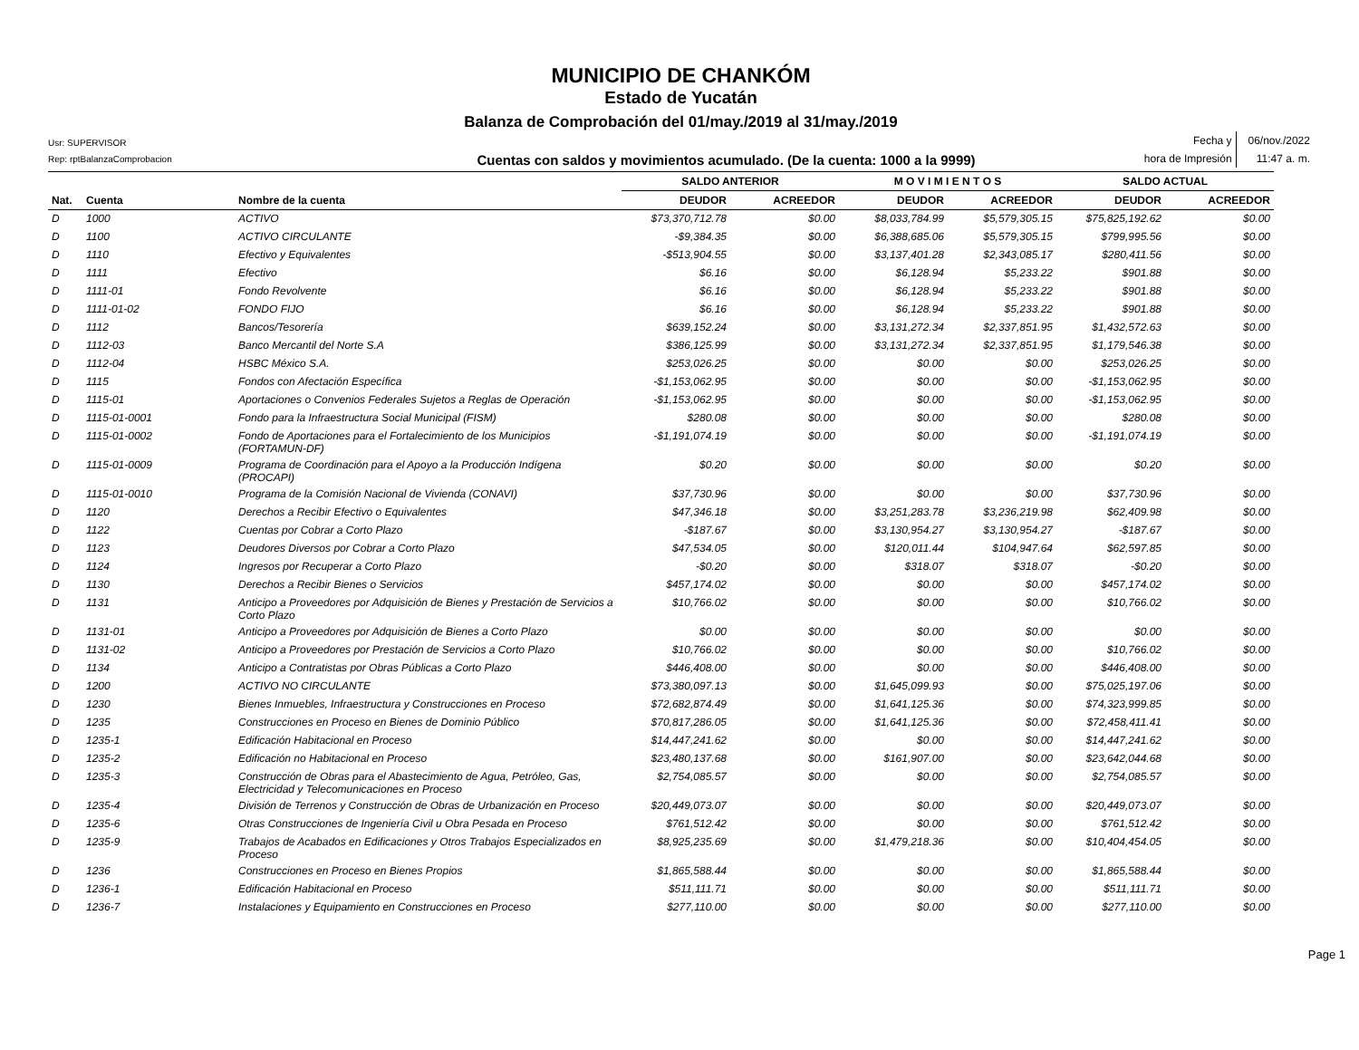MUNICIPIO DE CHANKÓM
Estado de Yucatán
Balanza de Comprobación del 01/may./2019 al 31/may./2019
Usr: SUPERVISOR
Rep: rptBalanzaComprobacion
Cuentas con saldos y movimientos acumulado. (De la cuenta: 1000 a la 9999)
Fecha y 06/nov./2022 hora de Impresión 11:47 a. m.
| | | | SALDO ANTERIOR | | M O V I M I E N T O S | | SALDO ACTUAL | |
| --- | --- | --- | --- | --- | --- | --- | --- | --- |
| Nat. | Cuenta | Nombre de la cuenta | DEUDOR | ACREEDOR | DEUDOR | ACREEDOR | DEUDOR | ACREEDOR |
| D | 1000 | ACTIVO | $73,370,712.78 | $0.00 | $8,033,784.99 | $5,579,305.15 | $75,825,192.62 | $0.00 |
| D | 1100 | ACTIVO CIRCULANTE | -$9,384.35 | $0.00 | $6,388,685.06 | $5,579,305.15 | $799,995.56 | $0.00 |
| D | 1110 | Efectivo y Equivalentes | -$513,904.55 | $0.00 | $3,137,401.28 | $2,343,085.17 | $280,411.56 | $0.00 |
| D | 1111 | Efectivo | $6.16 | $0.00 | $6,128.94 | $5,233.22 | $901.88 | $0.00 |
| D | 1111-01 | Fondo Revolvente | $6.16 | $0.00 | $6,128.94 | $5,233.22 | $901.88 | $0.00 |
| D | 1111-01-02 | FONDO FIJO | $6.16 | $0.00 | $6,128.94 | $5,233.22 | $901.88 | $0.00 |
| D | 1112 | Bancos/Tesorería | $639,152.24 | $0.00 | $3,131,272.34 | $2,337,851.95 | $1,432,572.63 | $0.00 |
| D | 1112-03 | Banco Mercantil del Norte S.A | $386,125.99 | $0.00 | $3,131,272.34 | $2,337,851.95 | $1,179,546.38 | $0.00 |
| D | 1112-04 | HSBC México S.A. | $253,026.25 | $0.00 | $0.00 | $0.00 | $253,026.25 | $0.00 |
| D | 1115 | Fondos con Afectación Específica | -$1,153,062.95 | $0.00 | $0.00 | $0.00 | -$1,153,062.95 | $0.00 |
| D | 1115-01 | Aportaciones o Convenios Federales Sujetos a Reglas de Operación | -$1,153,062.95 | $0.00 | $0.00 | $0.00 | -$1,153,062.95 | $0.00 |
| D | 1115-01-0001 | Fondo para la Infraestructura Social Municipal (FISM) | $280.08 | $0.00 | $0.00 | $0.00 | $280.08 | $0.00 |
| D | 1115-01-0002 | Fondo de Aportaciones para el Fortalecimiento de los Municipios (FORTAMUN-DF) | -$1,191,074.19 | $0.00 | $0.00 | $0.00 | -$1,191,074.19 | $0.00 |
| D | 1115-01-0009 | Programa de Coordinación para el Apoyo a la Producción Indígena (PROCAPI) | $0.20 | $0.00 | $0.00 | $0.00 | $0.20 | $0.00 |
| D | 1115-01-0010 | Programa de la Comisión Nacional de Vivienda (CONAVI) | $37,730.96 | $0.00 | $0.00 | $0.00 | $37,730.96 | $0.00 |
| D | 1120 | Derechos a Recibir Efectivo o Equivalentes | $47,346.18 | $0.00 | $3,251,283.78 | $3,236,219.98 | $62,409.98 | $0.00 |
| D | 1122 | Cuentas por Cobrar a Corto Plazo | -$187.67 | $0.00 | $3,130,954.27 | $3,130,954.27 | -$187.67 | $0.00 |
| D | 1123 | Deudores Diversos por Cobrar a Corto Plazo | $47,534.05 | $0.00 | $120,011.44 | $104,947.64 | $62,597.85 | $0.00 |
| D | 1124 | Ingresos por Recuperar a Corto Plazo | -$0.20 | $0.00 | $318.07 | $318.07 | -$0.20 | $0.00 |
| D | 1130 | Derechos a Recibir Bienes o Servicios | $457,174.02 | $0.00 | $0.00 | $0.00 | $457,174.02 | $0.00 |
| D | 1131 | Anticipo a Proveedores por Adquisición de Bienes y Prestación de Servicios a Corto Plazo | $10,766.02 | $0.00 | $0.00 | $0.00 | $10,766.02 | $0.00 |
| D | 1131-01 | Anticipo a Proveedores por Adquisición de Bienes a Corto Plazo | $0.00 | $0.00 | $0.00 | $0.00 | $0.00 | $0.00 |
| D | 1131-02 | Anticipo a Proveedores por Prestación de Servicios a Corto Plazo | $10,766.02 | $0.00 | $0.00 | $0.00 | $10,766.02 | $0.00 |
| D | 1134 | Anticipo a Contratistas por Obras Públicas a Corto Plazo | $446,408.00 | $0.00 | $0.00 | $0.00 | $446,408.00 | $0.00 |
| D | 1200 | ACTIVO NO CIRCULANTE | $73,380,097.13 | $0.00 | $1,645,099.93 | $0.00 | $75,025,197.06 | $0.00 |
| D | 1230 | Bienes Inmuebles, Infraestructura y Construcciones en Proceso | $72,682,874.49 | $0.00 | $1,641,125.36 | $0.00 | $74,323,999.85 | $0.00 |
| D | 1235 | Construcciones en Proceso en Bienes de Dominio Público | $70,817,286.05 | $0.00 | $1,641,125.36 | $0.00 | $72,458,411.41 | $0.00 |
| D | 1235-1 | Edificación Habitacional en Proceso | $14,447,241.62 | $0.00 | $0.00 | $0.00 | $14,447,241.62 | $0.00 |
| D | 1235-2 | Edificación no Habitacional en Proceso | $23,480,137.68 | $0.00 | $161,907.00 | $0.00 | $23,642,044.68 | $0.00 |
| D | 1235-3 | Construcción de Obras para el Abastecimiento de Agua, Petróleo, Gas, Electricidad y Telecomunicaciones en Proceso | $2,754,085.57 | $0.00 | $0.00 | $0.00 | $2,754,085.57 | $0.00 |
| D | 1235-4 | División de Terrenos y Construcción de Obras de Urbanización en Proceso | $20,449,073.07 | $0.00 | $0.00 | $0.00 | $20,449,073.07 | $0.00 |
| D | 1235-6 | Otras Construcciones de Ingeniería Civil u Obra Pesada en Proceso | $761,512.42 | $0.00 | $0.00 | $0.00 | $761,512.42 | $0.00 |
| D | 1235-9 | Trabajos de Acabados en Edificaciones y Otros Trabajos Especializados en Proceso | $8,925,235.69 | $0.00 | $1,479,218.36 | $0.00 | $10,404,454.05 | $0.00 |
| D | 1236 | Construcciones en Proceso en Bienes Propios | $1,865,588.44 | $0.00 | $0.00 | $0.00 | $1,865,588.44 | $0.00 |
| D | 1236-1 | Edificación Habitacional en Proceso | $511,111.71 | $0.00 | $0.00 | $0.00 | $511,111.71 | $0.00 |
| D | 1236-7 | Instalaciones y Equipamiento en Construcciones en Proceso | $277,110.00 | $0.00 | $0.00 | $0.00 | $277,110.00 | $0.00 |
Page 1